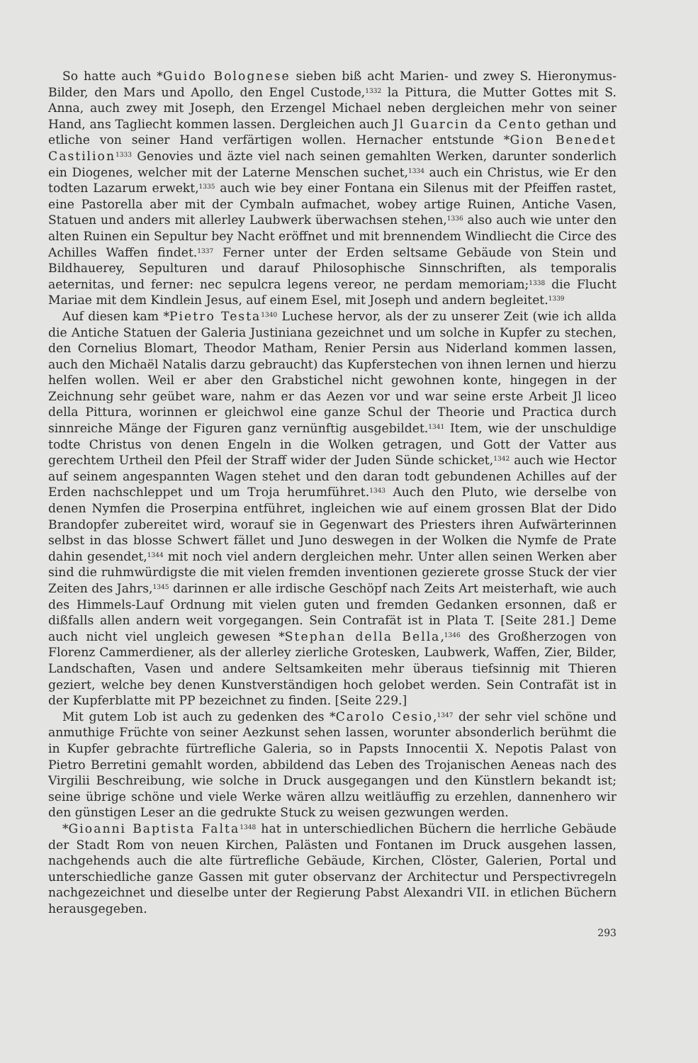So hatte auch *Guido Bolognese sieben biß acht Marien- und zwey S. Hieronymus-Bilder, den Mars und Apollo, den Engel Custode,<sup>1332</sup> la Pittura, die Mutter Gottes mit S. Anna, auch zwey mit Joseph, den Erzengel Michael neben dergleichen mehr von seiner Hand, ans Tagliecht kommen lassen. Dergleichen auch Jl Guarcin da Cento gethan und etliche von seiner Hand verfärtigen wollen. Hernacher entstunde *Gion Benedet Castilion<sup>1333</sup> Genovies und äzte viel nach seinen gemahlten Werken, darunter sonderlich ein Diogenes, welcher mit der Laterne Menschen suchet,<sup>1334</sup> auch ein Christus, wie Er den todten Lazarum erwekt,<sup>1335</sup> auch wie bey einer Fontana ein Silenus mit der Pfeiffen rastet, eine Pastorella aber mit der Cymbaln aufmachet, wobey artige Ruinen, Antiche Vasen, Statuen und anders mit allerley Laubwerk überwachsen stehen,<sup>1336</sup> also auch wie unter den alten Ruinen ein Sepultur bey Nacht eröffnet und mit brennendem Windliecht die Circe des Achilles Waffen findet.<sup>1337</sup> Ferner unter der Erden seltsame Gebäude von Stein und Bildhauerey, Sepulturen und darauf Philosophische Sinnschriften, als temporalis aeternitas, und ferner: nec sepulcra legens vereor, ne perdam memoriam;<sup>1338</sup> die Flucht Mariae mit dem Kindlein Jesus, auf einem Esel, mit Joseph und andern begleitet.<sup>1339</sup>
Auf diesen kam *Pietro Testa<sup>1340</sup> Luchese hervor, als der zu unserer Zeit (wie ich allda die Antiche Statuen der Galeria Justiniana gezeichnet und um solche in Kupfer zu stechen, den Cornelius Blomart, Theodor Matham, Renier Persin aus Niderland kommen lassen, auch den Michaël Natalis darzu gebraucht) das Kupferstechen von ihnen lernen und hierzu helfen wollen. Weil er aber den Grabstichel nicht gewohnen konte, hingegen in der Zeichnung sehr geübet ware, nahm er das Aezen vor und war seine erste Arbeit Jl liceo della Pittura, worinnen er gleichwol eine ganze Schul der Theorie und Practica durch sinnreiche Mänge der Figuren ganz vernünftig ausgebildet.<sup>1341</sup> Item, wie der unschuldige todte Christus von denen Engeln in die Wolken getragen, und Gott der Vatter aus gerechtem Urtheil den Pfeil der Straff wider der Juden Sünde schicket,<sup>1342</sup> auch wie Hector auf seinem angespannten Wagen stehet und den daran todt gebundenen Achilles auf der Erden nachschleppet und um Troja herumführet.<sup>1343</sup> Auch den Pluto, wie derselbe von denen Nymfen die Proserpina entführet, ingleichen wie auf einem grossen Blat der Dido Brandopfer zubereitet wird, worauf sie in Gegenwart des Priesters ihren Aufwärterinnen selbst in das blosse Schwert fället und Juno deswegen in der Wolken die Nymfe de Prate dahin gesendet,<sup>1344</sup> mit noch viel andern dergleichen mehr. Unter allen seinen Werken aber sind die ruhmwürdigste die mit vielen fremden inventionen gezierete grosse Stuck der vier Zeiten des Jahrs,<sup>1345</sup> darinnen er alle irdische Geschöpf nach Zeits Art meisterhaft, wie auch des Himmels-Lauf Ordnung mit vielen guten und fremden Gedanken ersonnen, daß er dißfalls allen andern weit vorgegangen. Sein Contrafät ist in Plata T. [Seite 281.] Deme auch nicht viel ungleich gewesen *Stephan della Bella,<sup>1346</sup> des Großherzogen von Florenz Cammerdiener, als der allerley zierliche Grotesken, Laubwerk, Waffen, Zier, Bilder, Landschaften, Vasen und andere Seltsamkeiten mehr überaus tiefsinnig mit Thieren geziert, welche bey denen Kunstverständigen hoch gelobet werden. Sein Contrafät ist in der Kupferblatte mit PP bezeichnet zu finden. [Seite 229.]
Mit gutem Lob ist auch zu gedenken des *Carolo Cesio,<sup>1347</sup> der sehr viel schöne und anmuthige Früchte von seiner Aezkunst sehen lassen, worunter absonderlich berühmt die in Kupfer gebrachte fürtrefliche Galeria, so in Papsts Innocentii X. Nepotis Palast von Pietro Berretini gemahlt worden, abbildend das Leben des Trojanischen Aeneas nach des Virgilii Beschreibung, wie solche in Druck ausgegangen und den Künstlern bekandt ist; seine übrige schöne und viele Werke wären allzu weitläuffig zu erzehlen, dannenhero wir den günstigen Leser an die gedrukte Stuck zu weisen gezwungen werden.
*Gioanni Baptista Falta<sup>1348</sup> hat in unterschiedlichen Büchern die herrliche Gebäude der Stadt Rom von neuen Kirchen, Palästen und Fontanen im Druck ausgehen lassen, nachgehends auch die alte fürtrefliche Gebäude, Kirchen, Clöster, Galerien, Portal und unterschiedliche ganze Gassen mit guter observanz der Architectur und Perspectivregeln nachgezeichnet und dieselbe unter der Regierung Pabst Alexandri VII. in etlichen Büchern herausgegeben.
293